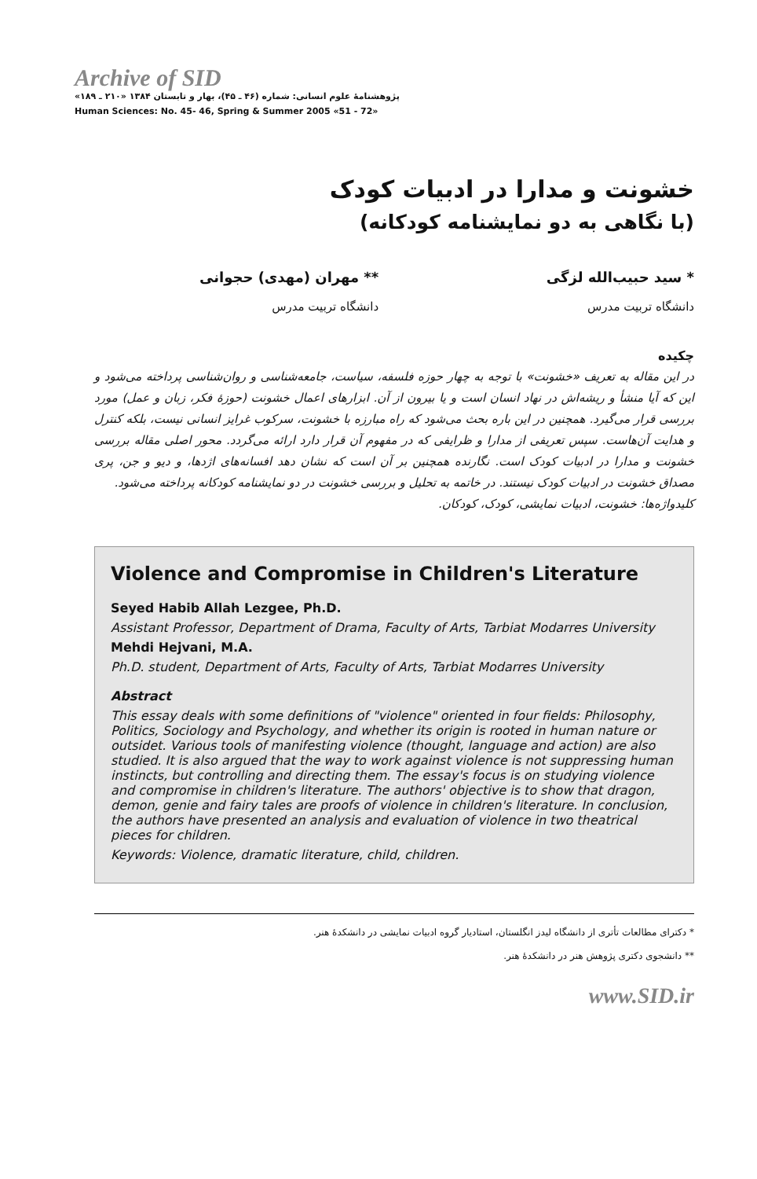Archive of SID
پژوهشنامهٔ علوم انسانی: شماره (۴۶ ـ ۴۵)، بهار و تابستان ۱۳۸۴ «۲۱۰ ـ ۱۸۹»
Human Sciences: No. 45- 46, Spring & Summer 2005 «51 - 72»
خشونت و مدارا در ادبیات کودک
(با نگاهی به دو نمایشنامه کودکانه)
* سید حبیب‌الله لزگی
دانشگاه تربیت مدرس
** مهران (مهدی) حجوانی
دانشگاه تربیت مدرس
چکیده
در این مقاله به تعریف «خشونت» با توجه به چهار حوزه فلسفه، سیاست، جامعه‌شناسی و روان‌شناسی پرداخته می‌شود و این که آیا منشأ و ریشه‌اش در نهاد انسان است و یا بیرون از آن. ابزارهای اعمال خشونت (حوزهٔ فکر، زبان و عمل) مورد بررسی قرار می‌گیرد. همچنین در این باره بحث می‌شود که راه مبارزه با خشونت، سرکوب غرایز انسانی نیست، بلکه کنترل و هدایت آن‌هاست. سپس تعریفی از مدارا و ظرایفی که در مفهوم آن قرار دارد ارائه می‌گردد. محور اصلی مقاله بررسی خشونت و مدارا در ادبیات کودک است. نگارنده همچنین بر آن است که نشان دهد افسانه‌های اژدها، و دیو و جن، پری مصداق خشونت در ادبیات کودک نیستند. در خاتمه به تحلیل و بررسی خشونت در دو نمایشنامه کودکانه پرداخته می‌شود.
کلیدواژه‌ها: خشونت، ادبیات نمایشی، کودک، کودکان.
Violence and Compromise in Children's Literature
Seyed Habib Allah Lezgee, Ph.D.
Assistant Professor, Department of Drama, Faculty of Arts, Tarbiat Modarres University
Mehdi Hejvani, M.A.
Ph.D. student, Department of Arts, Faculty of Arts, Tarbiat Modarres University
Abstract
This essay deals with some definitions of "violence" oriented in four fields: Philosophy, Politics, Sociology and Psychology, and whether its origin is rooted in human nature or outsidet. Various tools of manifesting violence (thought, language and action) are also studied. It is also argued that the way to work against violence is not suppressing human instincts, but controlling and directing them. The essay's focus is on studying violence and compromise in children's literature. The authors' objective is to show that dragon, demon, genie and fairy tales are proofs of violence in children's literature. In conclusion, the authors have presented an analysis and evaluation of violence in two theatrical pieces for children.
Keywords: Violence, dramatic literature, child, children.
* دکترای مطالعات تأتری از دانشگاه لیدز انگلستان، استادیار گروه ادبیات نمایشی در دانشکدهٔ هنر.
** دانشجوی دکتری پژوهش هنر در دانشکدهٔ هنر.
www.SID.ir